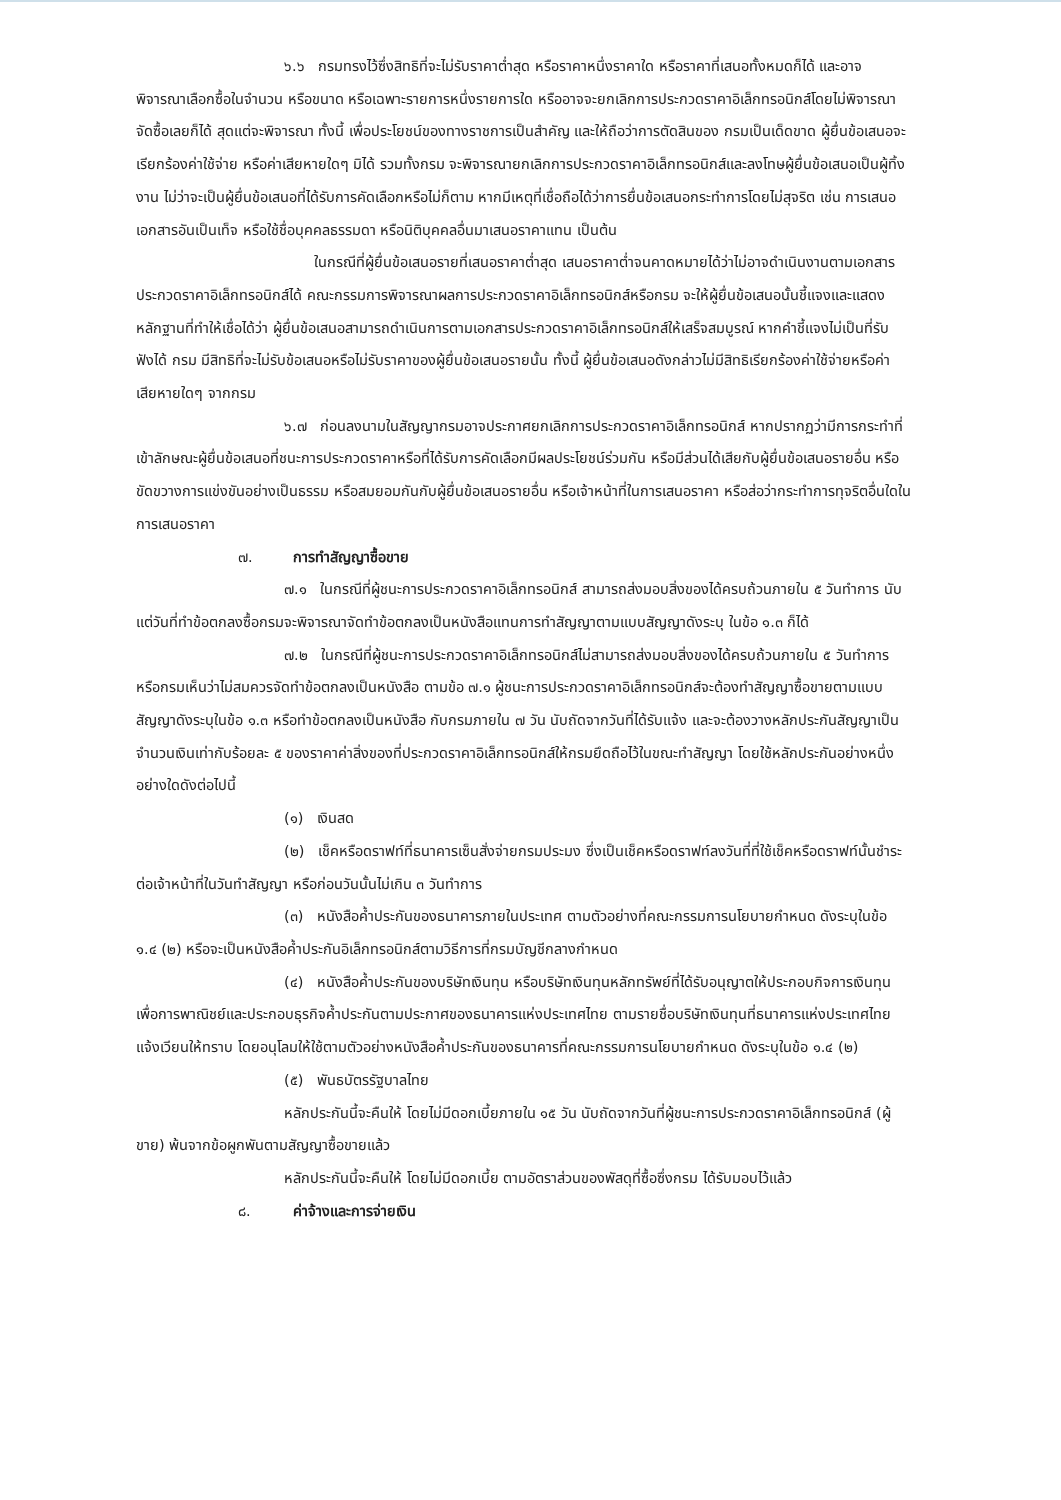๖.๖ กรมทรงไว้ซึ่งสิทธิที่จะไม่รับราคาต่ำสุด หรือราคาหนึ่งราคาใด หรือราคาที่เสนอทั้งหมดก็ได้ และอาจพิจารณาเลือกซื้อในจำนวน หรือขนาด หรือเฉพาะรายการหนึ่งรายการใด หรืออาจจะยกเลิกการประกวดราคาอิเล็กทรอนิกส์โดยไม่พิจารณาจัดซื้อเลยก็ได้ สุดแต่จะพิจารณา ทั้งนี้ เพื่อประโยชน์ของทางราชการเป็นสำคัญ และให้ถือว่าการตัดสินของ กรมเป็นเด็ดขาด ผู้ยื่นข้อเสนอจะเรียกร้องค่าใช้จ่าย หรือค่าเสียหายใดๆ มิได้ รวมทั้งกรม จะพิจารณายกเลิกการประกวดราคาอิเล็กทรอนิกส์และลงโทษผู้ยื่นข้อเสนอเป็นผู้ทิ้งงาน ไม่ว่าจะเป็นผู้ยื่นข้อเสนอที่ได้รับการคัดเลือกหรือไม่ก็ตาม หากมีเหตุที่เชื่อถือได้ว่าการยื่นข้อเสนอกระทำการโดยไม่สุจริต เช่น การเสนอเอกสารอันเป็นเท็จ หรือใช้ชื่อบุคคลธรรมดา หรือนิติบุคคลอื่นมาเสนอราคาแทน เป็นต้น
ในกรณีที่ผู้ยื่นข้อเสนอรายที่เสนอราคาต่ำสุด เสนอราคาต่ำจนคาดหมายได้ว่าไม่อาจดำเนินงานตามเอกสารประกวดราคาอิเล็กทรอนิกส์ได้ คณะกรรมการพิจารณาผลการประกวดราคาอิเล็กทรอนิกส์หรือกรม จะให้ผู้ยื่นข้อเสนอนั้นชี้แจงและแสดงหลักฐานที่ทำให้เชื่อได้ว่า ผู้ยื่นข้อเสนอสามารถดำเนินการตามเอกสารประกวดราคาอิเล็กทรอนิกส์ให้เสร็จสมบูรณ์ หากคำชี้แจงไม่เป็นที่รับฟังได้ กรม มีสิทธิที่จะไม่รับข้อเสนอหรือไม่รับราคาของผู้ยื่นข้อเสนอรายนั้น ทั้งนี้ ผู้ยื่นข้อเสนอดังกล่าวไม่มีสิทธิเรียกร้องค่าใช้จ่ายหรือค่าเสียหายใดๆ จากกรม
๖.๗ ก่อนลงนามในสัญญากรมอาจประกาศยกเลิกการประกวดราคาอิเล็กทรอนิกส์ หากปรากฏว่ามีการกระทำที่เข้าลักษณะผู้ยื่นข้อเสนอที่ชนะการประกวดราคาหรือที่ได้รับการคัดเลือกมีผลประโยชน์ร่วมกัน หรือมีส่วนได้เสียกับผู้ยื่นข้อเสนอรายอื่น หรือขัดขวางการแข่งขันอย่างเป็นธรรม หรือสมยอมกันกับผู้ยื่นข้อเสนอรายอื่น หรือเจ้าหน้าที่ในการเสนอราคา หรือส่อว่ากระทำการทุจริตอื่นใดในการเสนอราคา
๗. การทำสัญญาซื้อขาย
๗.๑ ในกรณีที่ผู้ชนะการประกวดราคาอิเล็กทรอนิกส์ สามารถส่งมอบสิ่งของได้ครบถ้วนภายใน ๕ วันทำการ นับแต่วันที่ทำข้อตกลงซื้อกรมจะพิจารณาจัดทำข้อตกลงเป็นหนังสือแทนการทำสัญญาตามแบบสัญญาดังระบุ ในข้อ ๑.๓ ก็ได้
๗.๒ ในกรณีที่ผู้ชนะการประกวดราคาอิเล็กทรอนิกส์ไม่สามารถส่งมอบสิ่งของได้ครบถ้วนภายใน ๕ วันทำการ หรือกรมเห็นว่าไม่สมควรจัดทำข้อตกลงเป็นหนังสือ ตามข้อ ๗.๑ ผู้ชนะการประกวดราคาอิเล็กทรอนิกส์จะต้องทำสัญญาซื้อขายตามแบบสัญญาดังระบุในข้อ ๑.๓ หรือทำข้อตกลงเป็นหนังสือ กับกรมภายใน ๗ วัน นับถัดจากวันที่ได้รับแจ้ง และจะต้องวางหลักประกันสัญญาเป็นจำนวนเงินเท่ากับร้อยละ ๕ ของราคาค่าสิ่งของที่ประกวดราคาอิเล็กทรอนิกส์ให้กรมยึดถือไว้ในขณะทำสัญญา โดยใช้หลักประกันอย่างหนึ่งอย่างใดดังต่อไปนี้
(๑) เงินสด
(๒) เช็คหรือดราฟท์ที่ธนาคารเซ็นสั่งจ่ายกรมประมง ซึ่งเป็นเช็คหรือดราฟท์ลงวันที่ที่ใช้เช็คหรือดราฟท์นั้นชำระต่อเจ้าหน้าที่ในวันทำสัญญา หรือก่อนวันนั้นไม่เกิน ๓ วันทำการ
(๓) หนังสือค้ำประกันของธนาคารภายในประเทศ ตามตัวอย่างที่คณะกรรมการนโยบายกำหนด ดังระบุในข้อ ๑.๔ (๒) หรือจะเป็นหนังสือค้ำประกันอิเล็กทรอนิกส์ตามวิธีการที่กรมบัญชีกลางกำหนด
(๔) หนังสือค้ำประกันของบริษัทเงินทุน หรือบริษัทเงินทุนหลักทรัพย์ที่ได้รับอนุญาตให้ประกอบกิจการเงินทุนเพื่อการพาณิชย์และประกอบธุรกิจค้ำประกันตามประกาศของธนาคารแห่งประเทศไทย ตามรายชื่อบริษัทเงินทุนที่ธนาคารแห่งประเทศไทยแจ้งเวียนให้ทราบ โดยอนุโลมให้ใช้ตามตัวอย่างหนังสือค้ำประกันของธนาคารที่คณะกรรมการนโยบายกำหนด ดังระบุในข้อ ๑.๔ (๒)
(๕) พันธบัตรรัฐบาลไทย
หลักประกันนี้จะคืนให้ โดยไม่มีดอกเบี้ยภายใน ๑๕ วัน นับถัดจากวันที่ผู้ชนะการประกวดราคาอิเล็กทรอนิกส์ (ผู้ขาย) พ้นจากข้อผูกพันตามสัญญาซื้อขายแล้ว
หลักประกันนี้จะคืนให้ โดยไม่มีดอกเบี้ย ตามอัตราส่วนของพัสดุที่ซื้อซึ่งกรม ได้รับมอบไว้แล้ว
๘. ค่าจ้างและการจ่ายเงิน